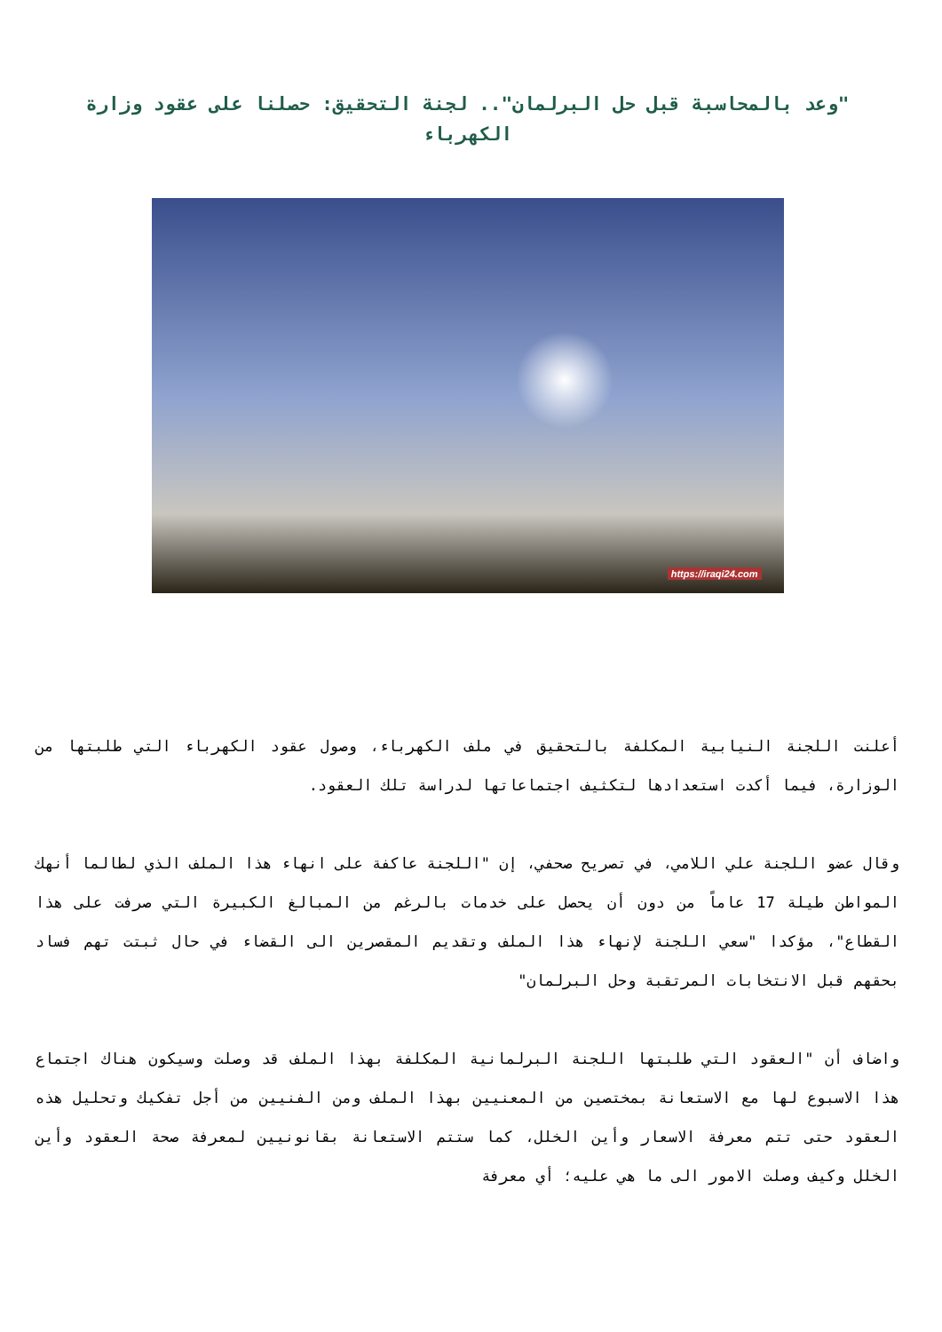"وعد بالمحاسبة قبل حل البرلمان".. لجنة التحقيق: حصلنا على عقود وزارة الكهرباء
https://iraqi24.com
أعلنت اللجنة النيابية المكلفة بالتحقيق في ملف الكهرباء، وصول عقود الكهرباء التي طلبتها من الوزارة، فيما أكدت استعدادها لتكثيف اجتماعاتها لدراسة تلك العقود.
وقال عضو اللجنة علي اللامي، في تصريح صحفي، إن "اللجنة عاكفة على انهاء هذا الملف الذي لطالما أنهك المواطن طيلة 17 عاماً من دون أن يحصل على خدمات بالرغم من المبالغ الكبيرة التي صرفت على هذا القطاع"، مؤكدا "سعي اللجنة لإنهاء هذا الملف وتقديم المقصرين الى القضاء في حال ثبتت تهم فساد بحقهم قبل الانتخابات المرتقبة وحل البرلمان"
واضاف أن "العقود التي طلبتها اللجنة البرلمانية المكلفة بهذا الملف قد وصلت وسيكون هناك اجتماع هذا الاسبوع لها مع الاستعانة بمختصين من المعنيين بهذا الملف ومن الفنيين من أجل تفكيك وتحليل هذه العقود حتى تتم معرفة الاسعار وأين الخلل، كما ستتم الاستعانة بقانونيين لمعرفة صحة العقود وأين الخلل وكيف وصلت الامور الى ما هي عليه؛ أي معرفة